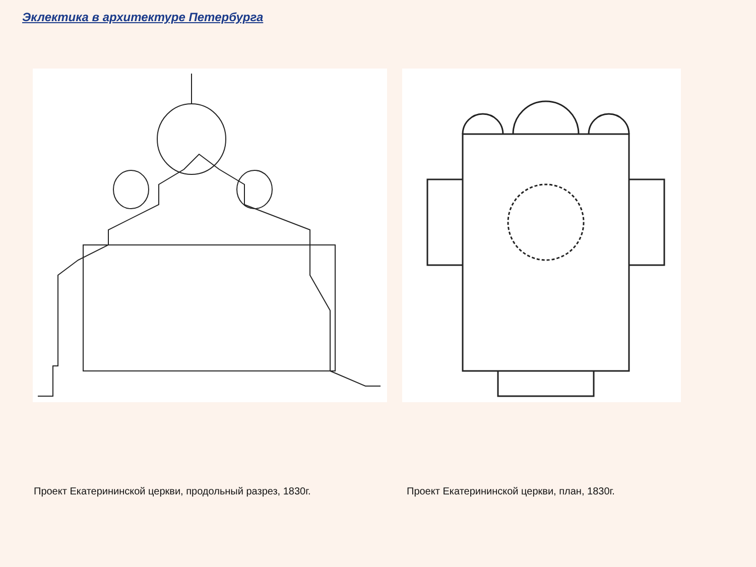Эклектика в архитектуре Петербурга
Проект Екатерининской церкви, продольный разрез, 1830г. Проект Екатерининской церкви, план, 1830г.